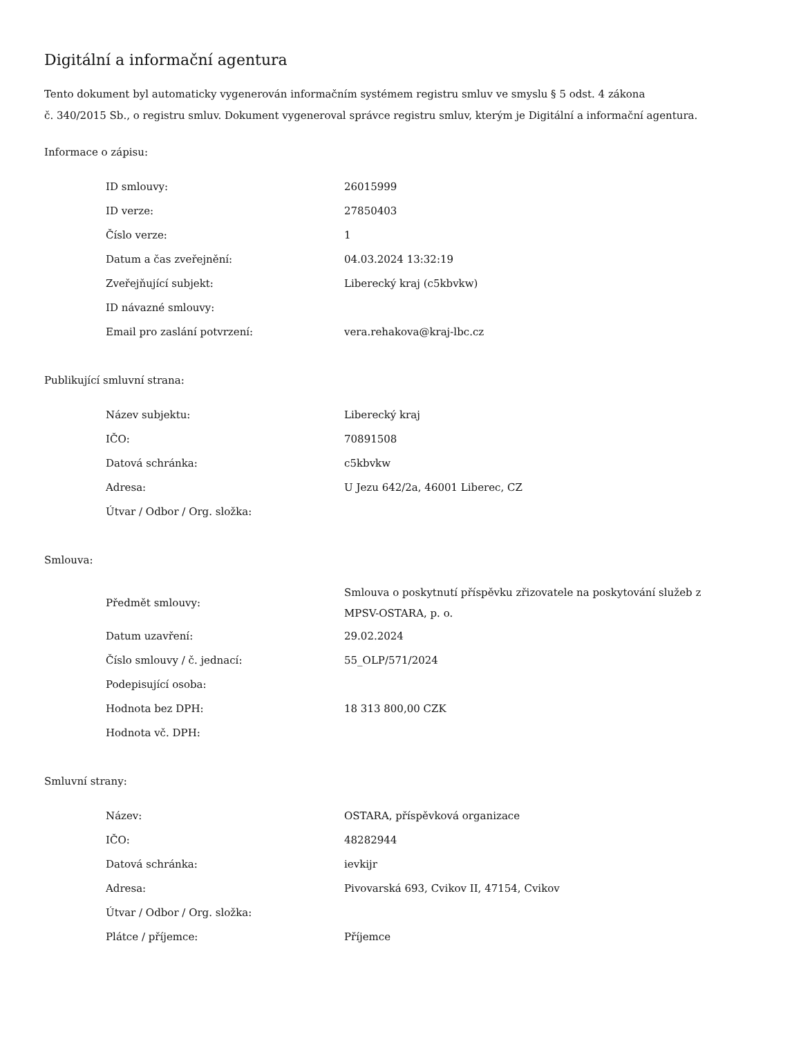Digitální a informační agentura
Tento dokument byl automaticky vygenerován informačním systémem registru smluv ve smyslu § 5 odst. 4 zákona
č. 340/2015 Sb., o registru smluv. Dokument vygeneroval správce registru smluv, kterým je Digitální a informační agentura.
Informace o zápisu:
| ID smlouvy: | 26015999 |
| ID verze: | 27850403 |
| Číslo verze: | 1 |
| Datum a čas zveřejnění: | 04.03.2024 13:32:19 |
| Zveřejňující subjekt: | Liberecký kraj (c5kbvkw) |
| ID návazné smlouvy: | |
| Email pro zaslání potvrzení: | vera.rehakova@kraj-lbc.cz |
Publikující smluvní strana:
| Název subjektu: | Liberecký kraj |
| IČO: | 70891508 |
| Datová schránka: | c5kbvkw |
| Adresa: | U Jezu 642/2a, 46001 Liberec, CZ |
| Útvar / Odbor / Org. složka: | |
Smlouva:
| Předmět smlouvy: | Smlouva o poskytnutí příspěvku zřizovatele na poskytování služeb z MPSV-OSTARA, p. o. |
| Datum uzavření: | 29.02.2024 |
| Číslo smlouvy / č. jednací: | 55_OLP/571/2024 |
| Podepisující osoba: | |
| Hodnota bez DPH: | 18 313 800,00 CZK |
| Hodnota vč. DPH: | |
Smluvní strany:
| Název: | OSTARA, příspěvková organizace |
| IČO: | 48282944 |
| Datová schránka: | ievkijr |
| Adresa: | Pivovarská 693, Cvikov II, 47154, Cvikov |
| Útvar / Odbor / Org. složka: | |
| Plátce / příjemce: | Příjemce |